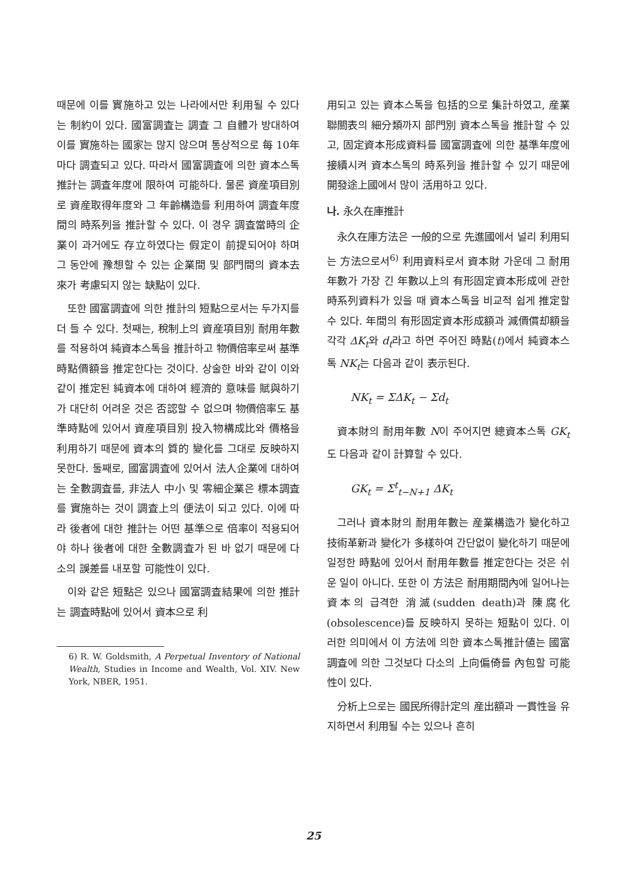때문에 이를 實施하고 있는 나라에서만 利用될 수 있다는 制約이 있다. 國富調査는 調査 그 自體가 방대하여 이를 實施하는 國家는 많지 않으며 통상적으로 每 10年마다 調査되고 있다. 따라서 國富調査에 의한 資本스톡推計는 調査年度에 限하여 可能하다. 물론 資産項目別로 資産取得年度와 그 年齡構造를 利用하여 調査年度間의 時系列을 推計할 수 있다. 이 경우 調査當時의 企業이 과거에도 存立하였다는 假定이 前提되어야 하며 그 동안에 豫想할 수 있는 企業間 및 部門間의 資本去來가 考慮되지 않는 缺點이 있다.
또한 國富調査에 의한 推計의 短點으로서는 두가지를 더 들 수 있다. 첫째는, 稅制上의 資産項目別 耐用年數를 적용하여 純資本스톡을 推計하고 物價倍率로써 基準時點價額을 推定한다는 것이다. 상술한 바와 같이 이와 같이 推定된 純資本에 대하여 經濟的 意味를 賦與하기가 대단히 어려운 것은 否認할 수 없으며 物價倍率도 基準時點에 있어서 資産項目別 投入物構成比와 價格을 利用하기 때문에 資本의 質的 變化를 그대로 反映하지 못한다. 둘째로, 國富調査에 있어서 法人企業에 대하여는 全數調査를, 非法人 中小 및 零細企業은 標本調査를 實施하는 것이 調査上의 便法이 되고 있다. 이에 따라 後者에 대한 推計는 어떤 基準으로 倍率이 적용되어야 하나 後者에 대한 全數調査가 된 바 없기 때문에 다소의 誤差를 내포할 可能性이 있다.
이와 같은 短點은 있으나 國富調査結果에 의한 推計는 調査時點에 있어서 資本으로 利
6) R. W. Goldsmith, A Perpetual Inventory of National Wealth, Studies in Income and Wealth, Vol. XIV. New York, NBER, 1951.
用되고 있는 資本스톡을 包括的으로 集計하였고, 産業聯關表의 細分類까지 部門別 資本스톡을 推計할 수 있고, 固定資本形成資料를 國富調査에 의한 基準年度에 接續시켜 資本스톡의 時系列을 推計할 수 있기 때문에 開發途上國에서 많이 活用하고 있다.
나. 永久在庫推計
永久在庫方法은 一般的으로 先進國에서 널리 利用되는 方法으로서<sup>6)</sup> 利用資料로서 資本財 가운데 그 耐用年數가 가장 긴 年數以上의 有形固定資本形成에 관한 時系列資料가 있을 때 資本스톡을 비교적 쉽게 推定할 수 있다. 年間의 有形固定資本形成額과 減價償却額을 각각 ΔK<sub>t</sub>와 d<sub>t</sub>라고 하면 주어진 時點(t)에서 純資本스톡 NK<sub>t</sub>는 다음과 같이 表示된다.
NK<sub>t</sub> = ΣΔK<sub>t</sub> − Σd<sub>t</sub>
資本財의 耐用年數 N이 주어지면 總資本스톡 GK<sub>t</sub>도 다음과 같이 計算할 수 있다.
GK<sub>t</sub> = Σ<sup>t</sup><sub>t−N+1</sub> ΔK<sub>t</sub>
그러나 資本財의 耐用年數는 産業構造가 變化하고 技術革新과 變化가 多樣하여 간단없이 變化하기 때문에 일정한 時點에 있어서 耐用年數를 推定한다는 것은 쉬운 일이 아니다. 또한 이 方法은 耐用期間內에 일어나는 資本의 급격한 消滅(sudden death)과 陳腐化(obsolescence)를 反映하지 못하는 短點이 있다. 이러한 의미에서 이 方法에 의한 資本스톡推計値는 國富調査에 의한 그것보다 다소의 上向偏倚를 內包할 可能性이 있다.
分析上으로는 國民所得計定의 産出額과 一貫性을 유지하면서 利用될 수는 있으나 흔히
25